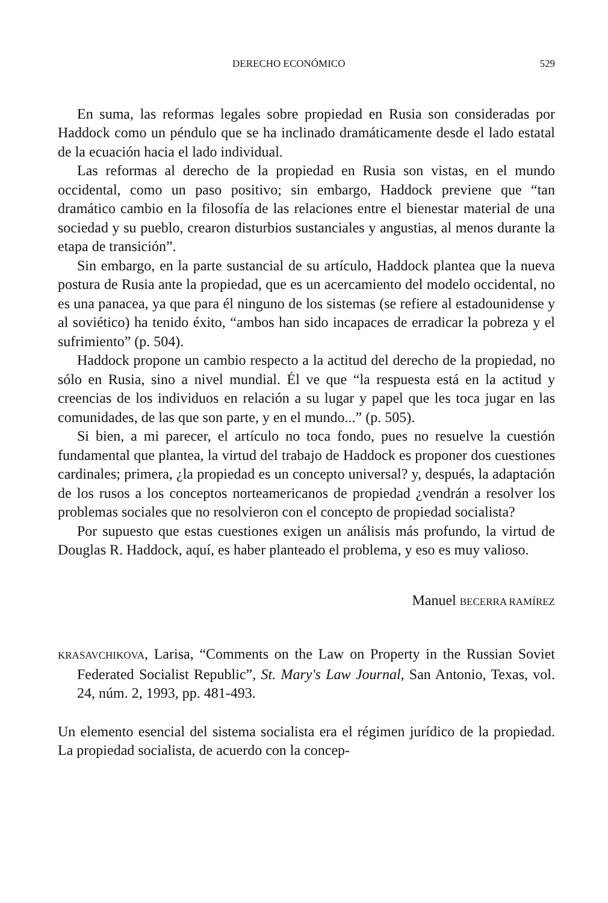DERECHO ECONÓMICO 529
En suma, las reformas legales sobre propiedad en Rusia son consideradas por Haddock como un péndulo que se ha inclinado dramáticamente desde el lado estatal de la ecuación hacia el lado individual.
Las reformas al derecho de la propiedad en Rusia son vistas, en el mundo occidental, como un paso positivo; sin embargo, Haddock previene que “tan dramático cambio en la filosofía de las relaciones entre el bienestar material de una sociedad y su pueblo, crearon disturbios sustanciales y angustias, al menos durante la etapa de transición”.
Sin embargo, en la parte sustancial de su artículo, Haddock plantea que la nueva postura de Rusia ante la propiedad, que es un acercamiento del modelo occidental, no es una panacea, ya que para él ninguno de los sistemas (se refiere al estadounidense y al soviético) ha tenido éxito, “ambos han sido incapaces de erradicar la pobreza y el sufrimiento” (p. 504).
Haddock propone un cambio respecto a la actitud del derecho de la propiedad, no sólo en Rusia, sino a nivel mundial. Él ve que “la respuesta está en la actitud y creencias de los individuos en relación a su lugar y papel que les toca jugar en las comunidades, de las que son parte, y en el mundo...” (p. 505).
Si bien, a mi parecer, el artículo no toca fondo, pues no resuelve la cuestión fundamental que plantea, la virtud del trabajo de Haddock es proponer dos cuestiones cardinales; primera, ¿la propiedad es un concepto universal? y, después, la adaptación de los rusos a los conceptos norteamericanos de propiedad ¿vendrán a resolver los problemas sociales que no resolvieron con el concepto de propiedad socialista?
Por supuesto que estas cuestiones exigen un análisis más profundo, la virtud de Douglas R. Haddock, aquí, es haber planteado el problema, y eso es muy valioso.
Manuel BECERRA RAMÍREZ
KRASAVCHIKOVA, Larisa, “Comments on the Law on Property in the Russian Soviet Federated Socialist Republic”, St. Mary's Law Journal, San Antonio, Texas, vol. 24, núm. 2, 1993, pp. 481-493.
Un elemento esencial del sistema socialista era el régimen jurídico de la propiedad. La propiedad socialista, de acuerdo con la concep-